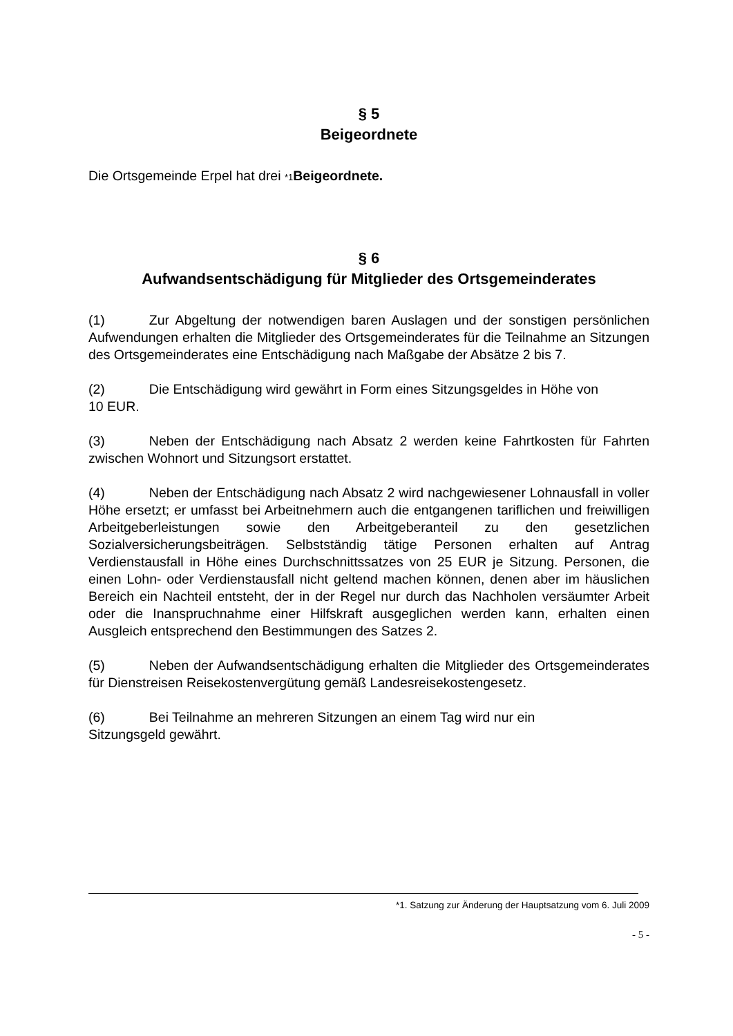§ 5
Beigeordnete
Die Ortsgemeinde Erpel hat drei *1 Beigeordnete.
§ 6
Aufwandsentschädigung für Mitglieder des Ortsgemeinderates
(1) Zur Abgeltung der notwendigen baren Auslagen und der sonstigen persönlichen Aufwendungen erhalten die Mitglieder des Ortsgemeinderates für die Teilnahme an Sitzungen des Ortsgemeinderates eine Entschädigung nach Maßgabe der Absätze 2 bis 7.
(2) Die Entschädigung wird gewährt in Form eines Sitzungsgeldes in Höhe von
10 EUR.
(3) Neben der Entschädigung nach Absatz 2 werden keine Fahrtkosten für Fahrten zwischen Wohnort und Sitzungsort erstattet.
(4) Neben der Entschädigung nach Absatz 2 wird nachgewiesener Lohnausfall in voller Höhe ersetzt; er umfasst bei Arbeitnehmern auch die entgangenen tariflichen und freiwilligen Arbeitgeberleistungen sowie den Arbeitgeberanteil zu den gesetzlichen Sozialversicherungsbeiträgen. Selbstständig tätige Personen erhalten auf Antrag Verdienstausfall in Höhe eines Durchschnittssatzes von 25 EUR je Sitzung. Personen, die einen Lohn- oder Verdienstausfall nicht geltend machen können, denen aber im häuslichen Bereich ein Nachteil entsteht, der in der Regel nur durch das Nachholen versäumter Arbeit oder die Inanspruchnahme einer Hilfskraft ausgeglichen werden kann, erhalten einen Ausgleich entsprechend den Bestimmungen des Satzes 2.
(5) Neben der Aufwandsentschädigung erhalten die Mitglieder des Ortsgemeinderates für Dienstreisen Reisekostenvergütung gemäß Landesreisekostengesetz.
(6) Bei Teilnahme an mehreren Sitzungen an einem Tag wird nur ein
Sitzungsgeld gewährt.
*1. Satzung zur Änderung der Hauptsatzung vom 6. Juli 2009
- 5 -